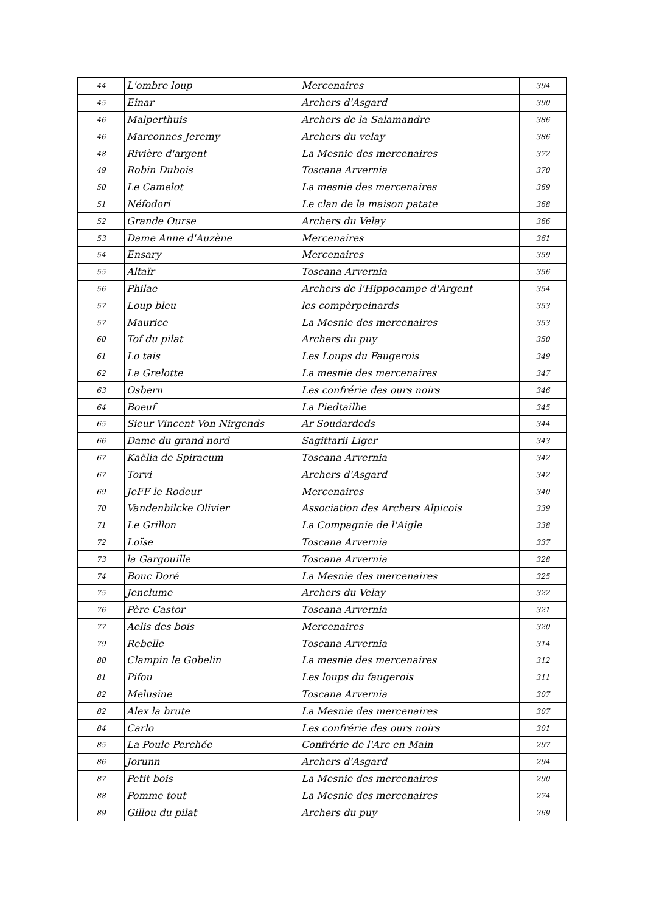| 44 | L'ombre loup | Mercenaires | 394 |
| 45 | Einar | Archers d'Asgard | 390 |
| 46 | Malperthuis | Archers de la Salamandre | 386 |
| 46 | Marconnes Jeremy | Archers du velay | 386 |
| 48 | Rivière d'argent | La Mesnie des mercenaires | 372 |
| 49 | Robin Dubois | Toscana Arvernia | 370 |
| 50 | Le Camelot | La mesnie des mercenaires | 369 |
| 51 | Néfodori | Le clan de la maison patate | 368 |
| 52 | Grande Ourse | Archers du Velay | 366 |
| 53 | Dame Anne d'Auzène | Mercenaires | 361 |
| 54 | Ensary | Mercenaires | 359 |
| 55 | Altaïr | Toscana Arvernia | 356 |
| 56 | Philae | Archers de l'Hippocampe d'Argent | 354 |
| 57 | Loup bleu | les compèrpeinards | 353 |
| 57 | Maurice | La Mesnie des mercenaires | 353 |
| 60 | Tof du pilat | Archers du puy | 350 |
| 61 | Lo tais | Les Loups du Faugerois | 349 |
| 62 | La Grelotte | La mesnie des mercenaires | 347 |
| 63 | Osbern | Les confrérie des ours noirs | 346 |
| 64 | Boeuf | La Piedtailhe | 345 |
| 65 | Sieur Vincent Von Nirgends | Ar Soudardeds | 344 |
| 66 | Dame du grand nord | Sagittarii Liger | 343 |
| 67 | Kaëlia de Spiracum | Toscana Arvernia | 342 |
| 67 | Torvi | Archers d'Asgard | 342 |
| 69 | JeFF le Rodeur | Mercenaires | 340 |
| 70 | Vandenbilcke Olivier | Association des Archers Alpicois | 339 |
| 71 | Le Grillon | La Compagnie de l'Aigle | 338 |
| 72 | Loïse | Toscana Arvernia | 337 |
| 73 | la Gargouille | Toscana Arvernia | 328 |
| 74 | Bouc Doré | La Mesnie des mercenaires | 325 |
| 75 | Jenclume | Archers du Velay | 322 |
| 76 | Père Castor | Toscana Arvernia | 321 |
| 77 | Aelis des bois | Mercenaires | 320 |
| 79 | Rebelle | Toscana Arvernia | 314 |
| 80 | Clampin le Gobelin | La mesnie des mercenaires | 312 |
| 81 | Pifou | Les loups du faugerois | 311 |
| 82 | Melusine | Toscana Arvernia | 307 |
| 82 | Alex la brute | La Mesnie des mercenaires | 307 |
| 84 | Carlo | Les confrérie des ours noirs | 301 |
| 85 | La Poule Perchée | Confrérie de l'Arc en Main | 297 |
| 86 | Jorunn | Archers d'Asgard | 294 |
| 87 | Petit bois | La Mesnie des mercenaires | 290 |
| 88 | Pomme tout | La Mesnie des mercenaires | 274 |
| 89 | Gillou du pilat | Archers du puy | 269 |